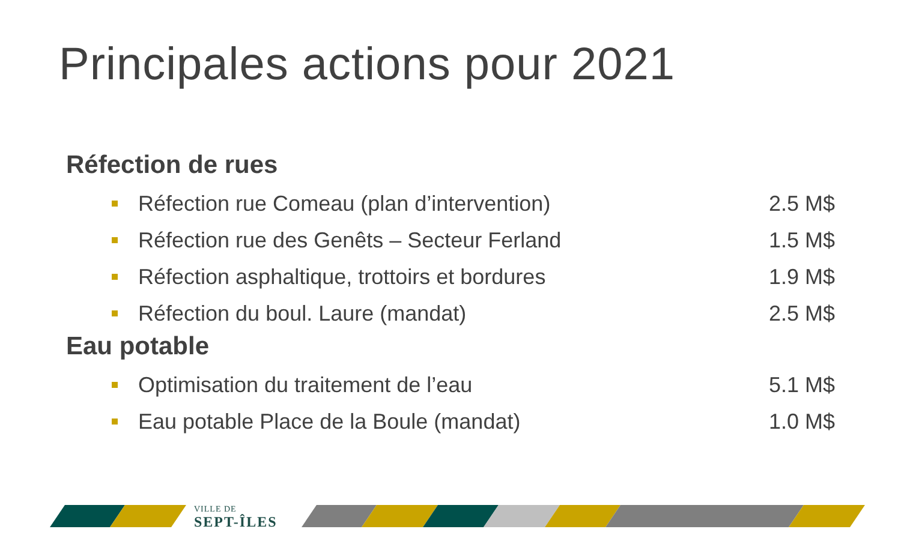Principales actions pour 2021
Réfection de rues
Réfection rue Comeau (plan d’intervention) 2.5 M$
Réfection rue des Genêts – Secteur Ferland 1.5 M$
Réfection asphaltique, trottoirs et bordures 1.9 M$
Réfection du boul. Laure (mandat) 2.5 M$
Eau potable
Optimisation du traitement de l’eau 5.1 M$
Eau potable Place de la Boule (mandat) 1.0 M$
VILLE DE
SEPT-ÎLES